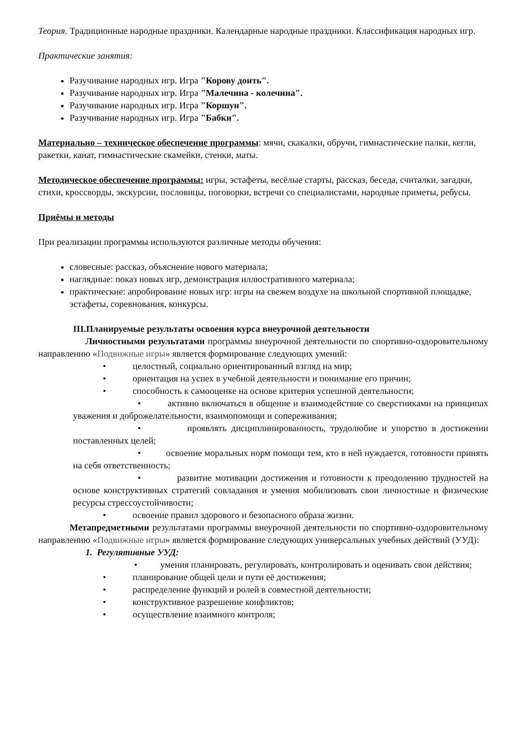Теория. Традиционные народные праздники. Календарные народные праздники. Классификация народных игр.
Практические занятия:
Разучивание народных игр. Игра "Корову доить".
Разучивание народных игр. Игра "Малечина - колечина".
Разучивание народных игр. Игра "Коршун".
Разучивание народных игр. Игра "Бабки".
Материально – техническое обеспечение программы: мячи, скакалки, обручи, гимнастические палки, кегли, ракетки, канат, гимнастические скамейки, стенки, маты.
Методическое обеспечение программы: игры, эстафеты, весёлые старты, рассказ, беседа, считалки, загадки, стихи, кроссворды, экскурсии, пословицы, поговорки, встречи со специалистами, народные приметы, ребусы.
Приёмы и методы
При реализации программы используются различные методы обучения:
словесные: рассказ, объяснение нового материала;
наглядные: показ новых игр, демонстрация иллюстративного материала;
практические: апробирование новых игр: игры на свежем воздухе на школьной спортивной площадке, эстафеты, соревнования, конкурсы.
III.Планируемые результаты освоения курса внеурочной деятельности
Личностными результатами программы внеурочной деятельности по спортивно-оздоровительному направлению «Подвижные игры» является формирование следующих умений:
• целостный, социально ориентированный взгляд на мир;
• ориентация на успех в учебной деятельности и понимание его причин;
• способность к самооценке на основе критерия успешной деятельности;
• активно включаться в общение и взаимодействие со сверстниками на принципах уважения и доброжелательности, взаимопомощи и сопереживания;
• проявлять дисциплинированность, трудолюбие и упорство в достижении поставленных целей;
• освоение моральных норм помощи тем, кто в ней нуждается, готовности принять на себя ответственность;
• развитие мотивации достижения и готовности к преодолению трудностей на основе конструктивных стратегий совладания и умения мобилизовать свои личностные и физические ресурсы стрессоустойчивости;
• освоение правил здорового и безопасного образа жизни.
Метапредметными результатами программы внеурочной деятельности по спортивно-оздоровительному направлению «Подвижные игры» является формирование следующих универсальных учебных действий (УУД):
1. Регулятивные УУД:
• умения планировать, регулировать, контролировать и оценивать свои действия;
• планирование общей цели и пути её достижения;
• распределение функций и ролей в совместной деятельности;
• конструктивное разрешение конфликтов;
• осуществление взаимного контроля;